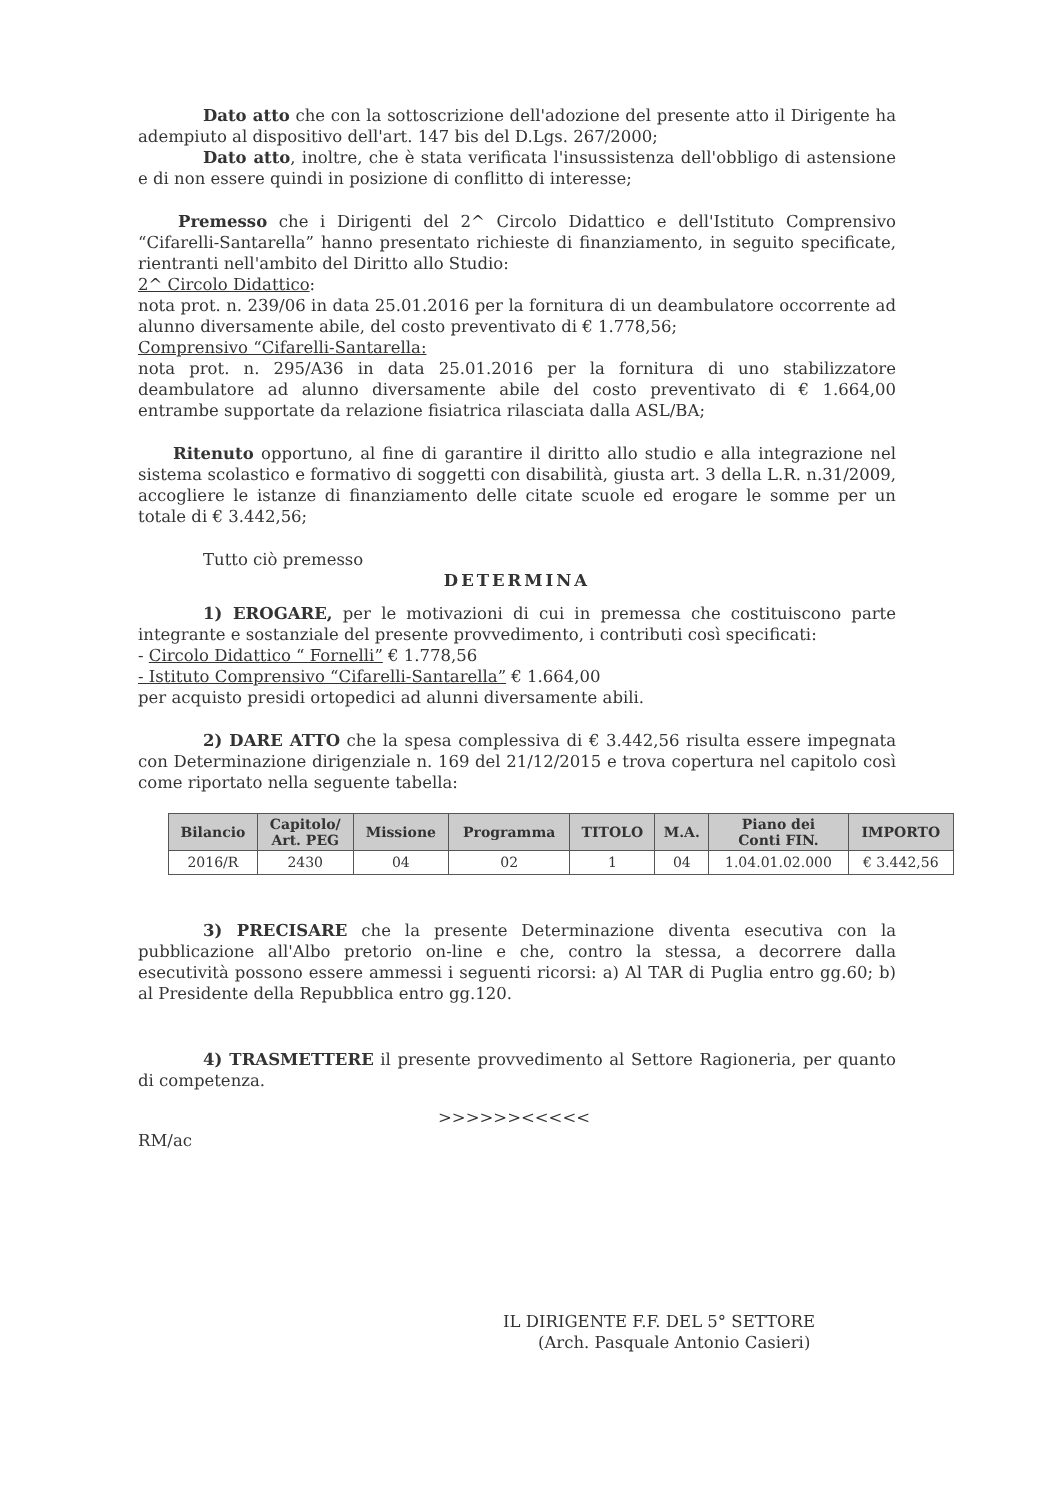Dato atto che con la sottoscrizione dell'adozione del presente atto il Dirigente ha adempiuto al dispositivo dell'art. 147 bis del D.Lgs. 267/2000;
Dato atto, inoltre, che è stata verificata l'insussistenza dell'obbligo di astensione e di non essere quindi in posizione di conflitto di interesse;
Premesso che i Dirigenti del 2^ Circolo Didattico e dell'Istituto Comprensivo “Cifarelli-Santarella” hanno presentato richieste di finanziamento, in seguito specificate, rientranti nell'ambito del Diritto allo Studio:
2^ Circolo Didattico:
nota prot. n. 239/06 in data 25.01.2016 per la fornitura di un deambulatore occorrente ad alunno diversamente abile, del costo preventivato di € 1.778,56;
Comprensivo “Cifarelli-Santarella:
nota prot. n. 295/A36 in data 25.01.2016 per la fornitura di uno stabilizzatore deambulatore ad alunno diversamente abile del costo preventivato di € 1.664,00 entrambe supportate da relazione fisiatrica rilasciata dalla ASL/BA;
Ritenuto opportuno, al fine di garantire il diritto allo studio e alla integrazione nel sistema scolastico e formativo di soggetti con disabilità, giusta art. 3 della L.R. n.31/2009, accogliere le istanze di finanziamento delle citate scuole ed erogare le somme per un totale di € 3.442,56;
Tutto ciò premesso
DETERMINA
1) EROGARE, per le motivazioni di cui in premessa che costituiscono parte integrante e sostanziale del presente provvedimento, i contributi così specificati:
- Circolo Didattico “ Fornelli” € 1.778,56
- Istituto Comprensivo “Cifarelli-Santarella” € 1.664,00
per acquisto presidi ortopedici ad alunni diversamente abili.
2) DARE ATTO che la spesa complessiva di € 3.442,56 risulta essere impegnata con Determinazione dirigenziale n. 169 del 21/12/2015 e trova copertura nel capitolo così come riportato nella seguente tabella:
| Bilancio | Capitolo/ Art. PEG | Missione | Programma | TITOLO | M.A. | Piano dei Conti FIN. | IMPORTO |
| --- | --- | --- | --- | --- | --- | --- | --- |
| 2016/R | 2430 | 04 | 02 | 1 | 04 | 1.04.01.02.000 | € 3.442,56 |
3) PRECISARE che la presente Determinazione diventa esecutiva con la pubblicazione all'Albo pretorio on-line e che, contro la stessa, a decorrere dalla esecutività possono essere ammessi i seguenti ricorsi: a) Al TAR di Puglia entro gg.60; b) al Presidente della Repubblica entro gg.120.
4) TRASMETTERE il presente provvedimento al Settore Ragioneria, per quanto di competenza.
>>>>>><<<<<
RM/ac
IL DIRIGENTE F.F. DEL 5° SETTORE
(Arch. Pasquale Antonio Casieri)